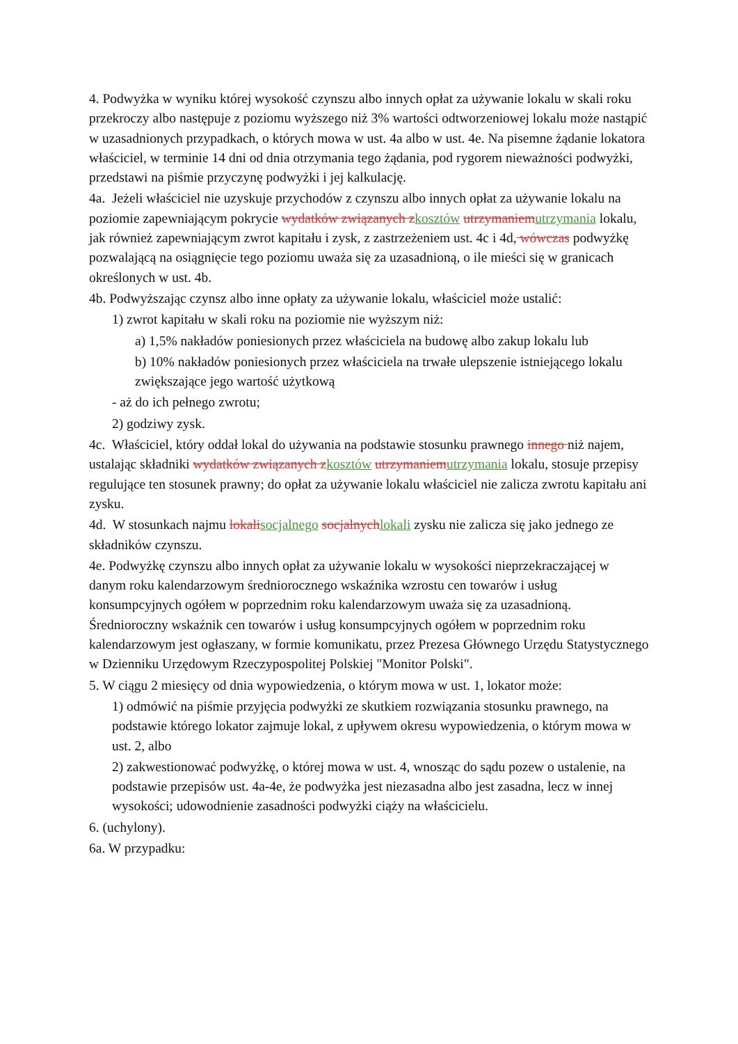4. Podwyżka w wyniku której wysokość czynszu albo innych opłat za używanie lokalu w skali roku przekroczy albo następuje z poziomu wyższego niż 3% wartości odtworzeniowej lokalu może nastąpić w uzasadnionych przypadkach, o których mowa w ust. 4a albo w ust. 4e. Na pisemne żądanie lokatora właściciel, w terminie 14 dni od dnia otrzymania tego żądania, pod rygorem nieważności podwyżki, przedstawi na piśmie przyczynę podwyżki i jej kalkulację.
4a. Jeżeli właściciel nie uzyskuje przychodów z czynszu albo innych opłat za używanie lokalu na poziomie zapewniającym pokrycie wydatków związanych zkosztów utrzymaniemutrzymania lokalu, jak również zapewniającym zwrot kapitału i zysk, z zastrzeżeniem ust. 4c i 4d, wówczas podwyżkę pozwalającą na osiągnięcie tego poziomu uważa się za uzasadnioną, o ile mieści się w granicach określonych w ust. 4b.
4b. Podwyższając czynsz albo inne opłaty za używanie lokalu, właściciel może ustalić:
1) zwrot kapitału w skali roku na poziomie nie wyższym niż:
a) 1,5% nakładów poniesionych przez właściciela na budowę albo zakup lokalu lub
b) 10% nakładów poniesionych przez właściciela na trwałe ulepszenie istniejącego lokalu zwiększające jego wartość użytkową
- aż do ich pełnego zwrotu;
2) godziwy zysk.
4c. Właściciel, który oddał lokal do używania na podstawie stosunku prawnego innego niż najem, ustalając składniki wydatków związanych zkosztów utrzymaniemutrzymania lokalu, stosuje przepisy regulujące ten stosunek prawny; do opłat za używanie lokalu właściciel nie zalicza zwrotu kapitału ani zysku.
4d. W stosunkach najmu lokalisocjalnego socjalnychlokali zysku nie zalicza się jako jednego ze składników czynszu.
4e. Podwyżkę czynszu albo innych opłat za używanie lokalu w wysokości nieprzekraczającej w danym roku kalendarzowym średniorocznego wskaźnika wzrostu cen towarów i usług konsumpcyjnych ogółem w poprzednim roku kalendarzowym uważa się za uzasadnioną. Średnioroczny wskaźnik cen towarów i usług konsumpcyjnych ogółem w poprzednim roku kalendarzowym jest ogłaszany, w formie komunikatu, przez Prezesa Głównego Urzędu Statystycznego w Dzienniku Urzędowym Rzeczypospolitej Polskiej "Monitor Polski".
5. W ciągu 2 miesięcy od dnia wypowiedzenia, o którym mowa w ust. 1, lokator może:
1) odmówić na piśmie przyjęcia podwyżki ze skutkiem rozwiązania stosunku prawnego, na podstawie którego lokator zajmuje lokal, z upływem okresu wypowiedzenia, o którym mowa w ust. 2, albo
2) zakwestionować podwyżkę, o której mowa w ust. 4, wnosząc do sądu pozew o ustalenie, na podstawie przepisów ust. 4a-4e, że podwyżka jest niezasadna albo jest zasadna, lecz w innej wysokości; udowodnienie zasadności podwyżki ciąży na właścicielu.
6. (uchylony).
6a. W przypadku: